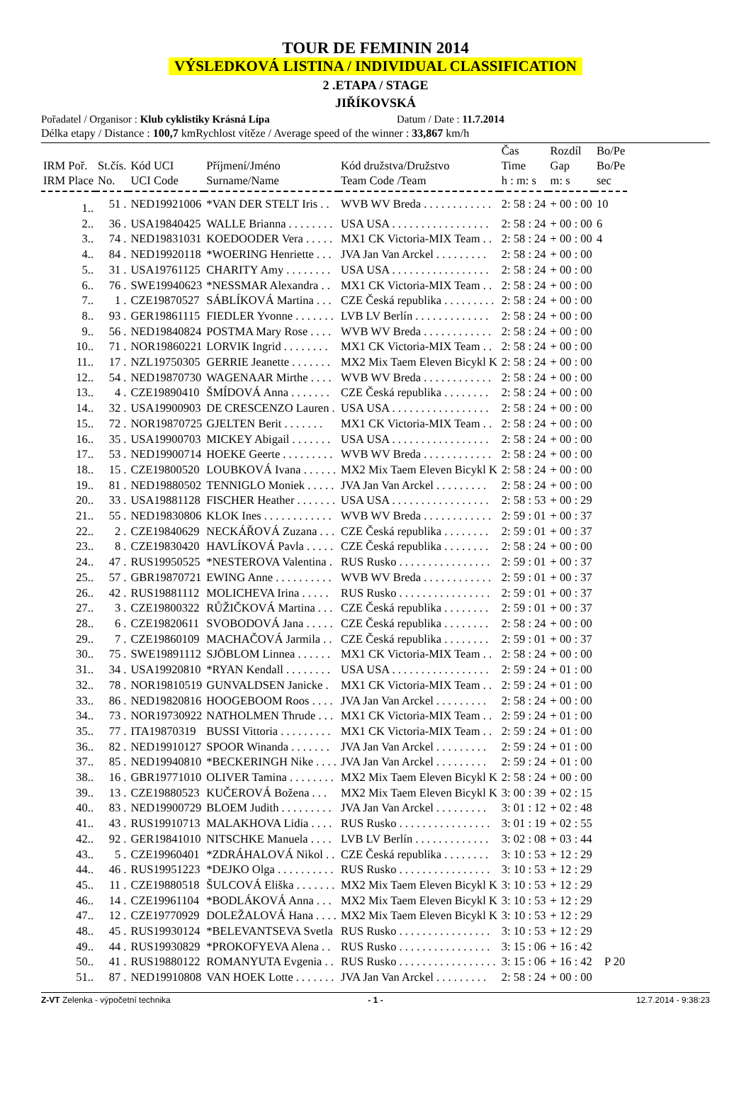TOUR DE FEMININ 2014
VÝSLEDKOVÁ LISTINA / INDIVIDUAL CLASSIFICATION
2 .ETAPA / STAGE
JIŘÍKOVSKÁ
Pořadatel / Organisor : Klub cyklistiky Krásná Lípa
Datum / Date : 11.7.2014
Délka etapy / Distance : 100,7 km
Rychlost vítěze / Average speed of the winner : 33,867 km/h
| IRM Poř. IRM Place | St.čís. No. | Kód UCI UCI Code | Příjmení/Jméno Surname/Name | Kód družstva/Družstvo Team Code /Team | Čas Time h : m: s | Rozdíl Gap m: s | Bo/Pe Bo/Pe sec |
| --- | --- | --- | --- | --- | --- | --- | --- |
| 1.. | 51 . | NED19921006 | *VAN DER STELT Iris . . | WVB WV Breda . . . . . . . . . . . . | 2: 58 : 24 | + 00 : 00 | 10 |
| 2.. | 36 . | USA19840425 | WALLE Brianna . . . . . . . . | USA USA . . . . . . . . . . . . . . . . . | 2: 58 : 24 | + 00 : 00 | 6 |
| 3.. | 74 . | NED19831031 | KOEDOODER Vera . . . . . | MX1 CK Victoria-MIX Team . . | 2: 58 : 24 | + 00 : 00 | 4 |
| 4.. | 84 . | NED19920118 | *WOERING Henriette . . . | JVA Jan Van Arckel . . . . . . . . . | 2: 58 : 24 | + 00 : 00 | |
| 5.. | 31 . | USA19761125 | CHARITY Amy . . . . . . . . | USA USA . . . . . . . . . . . . . . . . . | 2: 58 : 24 | + 00 : 00 | |
| 6.. | 76 . | SWE19940623 | *NESSMAR Alexandra . . | MX1 CK Victoria-MIX Team . . | 2: 58 : 24 | + 00 : 00 | |
| 7.. | 1 . | CZE19870527 | SÁBLÍKOVÁ Martina . . . | CZE Česká republika . . . . . . . . . | 2: 58 : 24 | + 00 : 00 | |
| 8.. | 93 . | GER19861115 | FIEDLER Yvonne . . . . . . . | LVB LV Berlín . . . . . . . . . . . . . | 2: 58 : 24 | + 00 : 00 | |
| 9.. | 56 . | NED19840824 | POSTMA Mary Rose . . . . | WVB WV Breda . . . . . . . . . . . . | 2: 58 : 24 | + 00 : 00 | |
| 10.. | 71 . | NOR19860221 | LORVIK Ingrid . . . . . . . . | MX1 CK Victoria-MIX Team . . | 2: 58 : 24 | + 00 : 00 | |
| 11.. | 17 . | NZL19750305 | GERRIE Jeanette . . . . . . . | MX2 Mix Taem Eleven Bicykl K | 2: 58 : 24 | + 00 : 00 | |
| 12.. | 54 . | NED19870730 | WAGENAAR Mirthe . . . . | WVB WV Breda . . . . . . . . . . . . | 2: 58 : 24 | + 00 : 00 | |
| 13.. | 4 . | CZE19890410 | ŠMÍDOVÁ Anna . . . . . . . | CZE Česká republika . . . . . . . . | 2: 58 : 24 | + 00 : 00 | |
| 14.. | 32 . | USA19900903 | DE CRESCENZO Lauren . | USA USA . . . . . . . . . . . . . . . . . | 2: 58 : 24 | + 00 : 00 | |
| 15.. | 72 . | NOR19870725 | GJELTEN Berit . . . . . . . | MX1 CK Victoria-MIX Team . . | 2: 58 : 24 | + 00 : 00 | |
| 16.. | 35 . | USA19900703 | MICKEY Abigail . . . . . . . | USA USA . . . . . . . . . . . . . . . . . | 2: 58 : 24 | + 00 : 00 | |
| 17.. | 53 . | NED19900714 | HOEKE Geerte . . . . . . . . . | WVB WV Breda . . . . . . . . . . . . | 2: 58 : 24 | + 00 : 00 | |
| 18.. | 15 . | CZE19800520 | LOUBKOVÁ Ivana . . . . . . | MX2 Mix Taem Eleven Bicykl K | 2: 58 : 24 | + 00 : 00 | |
| 19.. | 81 . | NED19880502 | TENNIGLO Moniek . . . . . | JVA Jan Van Arckel . . . . . . . . . | 2: 58 : 24 | + 00 : 00 | |
| 20.. | 33 . | USA19881128 | FISCHER Heather . . . . . . . | USA USA . . . . . . . . . . . . . . . . . | 2: 58 : 53 | + 00 : 29 | |
| 21.. | 55 . | NED19830806 | KLOK Ines . . . . . . . . . . . . | WVB WV Breda . . . . . . . . . . . . | 2: 59 : 01 | + 00 : 37 | |
| 22.. | 2 . | CZE19840629 | NECKÁŘOVÁ Zuzana . . . | CZE Česká republika . . . . . . . . | 2: 59 : 01 | + 00 : 37 | |
| 23.. | 8 . | CZE19830420 | HAVLÍKOVÁ Pavla . . . . . | CZE Česká republika . . . . . . . . | 2: 58 : 24 | + 00 : 00 | |
| 24.. | 47 . | RUS19950525 | *NESTEROVA Valentina . | RUS Rusko . . . . . . . . . . . . . . . . | 2: 59 : 01 | + 00 : 37 | |
| 25.. | 57 . | GBR19870721 | EWING Anne . . . . . . . . . . | WVB WV Breda . . . . . . . . . . . . | 2: 59 : 01 | + 00 : 37 | |
| 26.. | 42 . | RUS19881112 | MOLICHEVA Irina . . . . . | RUS Rusko . . . . . . . . . . . . . . . . | 2: 59 : 01 | + 00 : 37 | |
| 27.. | 3 . | CZE19800322 | RŮŽIČKOVÁ Martina . . . | CZE Česká republika . . . . . . . . | 2: 59 : 01 | + 00 : 37 | |
| 28.. | 6 . | CZE19820611 | SVOBODOVÁ Jana . . . . . | CZE Česká republika . . . . . . . . | 2: 58 : 24 | + 00 : 00 | |
| 29.. | 7 . | CZE19860109 | MACHAČOVÁ Jarmila . . | CZE Česká republika . . . . . . . . | 2: 59 : 01 | + 00 : 37 | |
| 30.. | 75 . | SWE19891112 | SJÖBLOM Linnea . . . . . . | MX1 CK Victoria-MIX Team . . | 2: 58 : 24 | + 00 : 00 | |
| 31.. | 34 . | USA19920810 | *RYAN Kendall . . . . . . . . | USA USA . . . . . . . . . . . . . . . . . | 2: 59 : 24 | + 01 : 00 | |
| 32.. | 78 . | NOR19810519 | GUNVALDSEN Janicke . | MX1 CK Victoria-MIX Team . . | 2: 59 : 24 | + 01 : 00 | |
| 33.. | 86 . | NED19820816 | HOOGEBOOM Roos . . . . | JVA Jan Van Arckel . . . . . . . . . | 2: 58 : 24 | + 00 : 00 | |
| 34.. | 73 . | NOR19730922 | NATHOLMEN Thrude . . . | MX1 CK Victoria-MIX Team . . | 2: 59 : 24 | + 01 : 00 | |
| 35.. | 77 . | ITA19870319 | BUSSI Vittoria . . . . . . . . . | MX1 CK Victoria-MIX Team . . | 2: 59 : 24 | + 01 : 00 | |
| 36.. | 82 . | NED19910127 | SPOOR Winanda . . . . . . . | JVA Jan Van Arckel . . . . . . . . . | 2: 59 : 24 | + 01 : 00 | |
| 37.. | 85 . | NED19940810 | *BECKERINGH Nike . . . . | JVA Jan Van Arckel . . . . . . . . . | 2: 59 : 24 | + 01 : 00 | |
| 38.. | 16 . | GBR19771010 | OLIVER Tamina . . . . . . . . | MX2 Mix Taem Eleven Bicykl K | 2: 58 : 24 | + 00 : 00 | |
| 39.. | 13 . | CZE19880523 | KUČEROVÁ Božena . . . | MX2 Mix Taem Eleven Bicykl K | 3: 00 : 39 | + 02 : 15 | |
| 40.. | 83 . | NED19900729 | BLOEM Judith . . . . . . . . . | JVA Jan Van Arckel . . . . . . . . . | 3: 01 : 12 | + 02 : 48 | |
| 41.. | 43 . | RUS19910713 | MALAKHOVA Lidia . . . . | RUS Rusko . . . . . . . . . . . . . . . . | 3: 01 : 19 | + 02 : 55 | |
| 42.. | 92 . | GER19841010 | NITSCHKE Manuela . . . . | LVB LV Berlín . . . . . . . . . . . . . | 3: 02 : 08 | + 03 : 44 | |
| 43.. | 5 . | CZE19960401 | *ZDRÁHALOVÁ Nikol . . | CZE Česká republika . . . . . . . . | 3: 10 : 53 | + 12 : 29 | |
| 44.. | 46 . | RUS19951223 | *DEJKO Olga . . . . . . . . . . | RUS Rusko . . . . . . . . . . . . . . . . | 3: 10 : 53 | + 12 : 29 | |
| 45.. | 11 . | CZE19880518 | ŠULCOVÁ Eliška . . . . . . . | MX2 Mix Taem Eleven Bicykl K | 3: 10 : 53 | + 12 : 29 | |
| 46.. | 14 . | CZE19961104 | *BODLÁKOVÁ Anna . . . | MX2 Mix Taem Eleven Bicykl K | 3: 10 : 53 | + 12 : 29 | |
| 47.. | 12 . | CZE19770929 | DOLEŽALOVÁ Hana . . . . | MX2 Mix Taem Eleven Bicykl K | 3: 10 : 53 | + 12 : 29 | |
| 48.. | 45 . | RUS19930124 | *BELEVANTSEVA Svetla | RUS Rusko . . . . . . . . . . . . . . . . | 3: 10 : 53 | + 12 : 29 | |
| 49.. | 44 . | RUS19930829 | *PROKOFYEVA Alena . . | RUS Rusko . . . . . . . . . . . . . . . . | 3: 15 : 06 | + 16 : 42 | |
| 50.. | 41 . | RUS19880122 | ROMANYUTA Evgenia . . | RUS Rusko . . . . . . . . . . . . . . . . . | 3: 15 : 06 | + 16 : 42 | P 20 |
| 51.. | 87 . | NED19910808 | VAN HOEK Lotte . . . . . . . | JVA Jan Van Arckel . . . . . . . . . | 2: 58 : 24 | + 00 : 00 | |
Z-VT Zelenka - výpočetní technika
- 1 - 12.7.2014 - 9:38:23